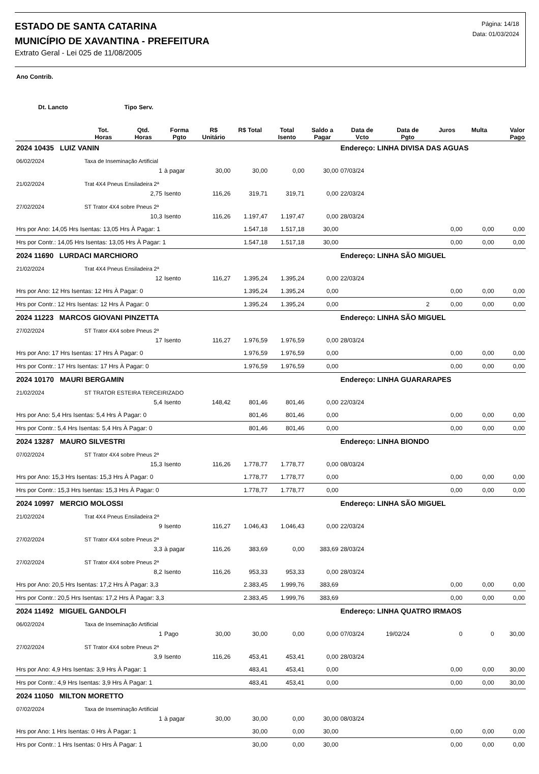ESTADO DE SANTA CATARINA
MUNICÍPIO DE XAVANTINA - PREFEITURA
Extrato Geral - Lei 025 de 11/08/2005
Página: 14/18
Data: 01/03/2024
| Ano Contrib. | | | | | | | | | | | | |
| --- | --- | --- | --- | --- | --- | --- | --- | --- | --- | --- | --- | --- |
| Dt. Lancto | | Tipo Serv. | | | | | | | | | | |
| | Tot. Horas | Qtd. Horas | Forma Pgto | R$ Unitário | R$ Total | Total Isento | Saldo a Pagar | Data de Vcto | Data de Pgto | Juros | Multa | Valor Pago |
| 2024 10435 LUIZ VANIN | | | | | | | | Endereço: LINHA DIVISA DAS AGUAS | | | | |
| 06/02/2024 | Taxa de Inseminação Artificial | | | | | | | | | | | |
| | | 1 | à pagar | 30,00 | 30,00 | 0,00 | 30,00 | 07/03/24 | | | | |
| 21/02/2024 | Trat 4X4 Pneus Ensiladeira 2ª | | | | | | | | | | | |
| | | 2,75 | Isento | 116,26 | 319,71 | 319,71 | 0,00 | 22/03/24 | | | | |
| 27/02/2024 | ST Trator 4X4 sobre Pneus 2ª | | | | | | | | | | | |
| | | 10,3 | Isento | 116,26 | 1.197,47 | 1.197,47 | 0,00 | 28/03/24 | | | | |
| Hrs por Ano: 14,05 Hrs Isentas: 13,05 Hrs À Pagar: 1 | | | | | 1.547,18 | 1.517,18 | 30,00 | | | 0,00 | 0,00 | 0,00 |
| Hrs por Contr.: 14,05 Hrs Isentas: 13,05 Hrs À Pagar: 1 | | | | | 1.547,18 | 1.517,18 | 30,00 | | | 0,00 | 0,00 | 0,00 |
| 2024 11690 LURDACI MARCHIORO | | | | | | | | Endereço: LINHA SÃO MIGUEL | | | | |
| 21/02/2024 | Trat 4X4 Pneus Ensiladeira 2ª | | | | | | | | | | | |
| | | 12 | Isento | 116,27 | 1.395,24 | 1.395,24 | 0,00 | 22/03/24 | | | | |
| Hrs por Ano: 12 Hrs Isentas: 12 Hrs À Pagar: 0 | | | | | 1.395,24 | 1.395,24 | 0,00 | | | 0,00 | 0,00 | 0,00 |
| Hrs por Contr.: 12 Hrs Isentas: 12 Hrs À Pagar: 0 | | | | | 1.395,24 | 1.395,24 | 0,00 | | 2 | 0,00 | 0,00 | 0,00 |
| 2024 11223 MARCOS GIOVANI PINZETTA | | | | | | | | Endereço: LINHA SÃO MIGUEL | | | | |
| 27/02/2024 | ST Trator 4X4 sobre Pneus 2ª | | | | | | | | | | | |
| | | 17 | Isento | 116,27 | 1.976,59 | 1.976,59 | 0,00 | 28/03/24 | | | | |
| Hrs por Ano: 17 Hrs Isentas: 17 Hrs À Pagar: 0 | | | | | 1.976,59 | 1.976,59 | 0,00 | | | 0,00 | 0,00 | 0,00 |
| Hrs por Contr.: 17 Hrs Isentas: 17 Hrs À Pagar: 0 | | | | | 1.976,59 | 1.976,59 | 0,00 | | | 0,00 | 0,00 | 0,00 |
| 2024 10170 MAURI BERGAMIN | | | | | | | | Endereço: LINHA GUARARAPES | | | | |
| 21/02/2024 | ST TRATOR ESTEIRA TERCEIRIZADO | | | | | | | | | | | |
| | | 5,4 | Isento | 148,42 | 801,46 | 801,46 | 0,00 | 22/03/24 | | | | |
| Hrs por Ano: 5,4 Hrs Isentas: 5,4 Hrs À Pagar: 0 | | | | | 801,46 | 801,46 | 0,00 | | | 0,00 | 0,00 | 0,00 |
| Hrs por Contr.: 5,4 Hrs Isentas: 5,4 Hrs À Pagar: 0 | | | | | 801,46 | 801,46 | 0,00 | | | 0,00 | 0,00 | 0,00 |
| 2024 13287 MAURO SILVESTRI | | | | | | | | Endereço: LINHA BIONDO | | | | |
| 07/02/2024 | ST Trator 4X4 sobre Pneus 2ª | | | | | | | | | | | |
| | | 15,3 | Isento | 116,26 | 1.778,77 | 1.778,77 | 0,00 | 08/03/24 | | | | |
| Hrs por Ano: 15,3 Hrs Isentas: 15,3 Hrs À Pagar: 0 | | | | | 1.778,77 | 1.778,77 | 0,00 | | | 0,00 | 0,00 | 0,00 |
| Hrs por Contr.: 15,3 Hrs Isentas: 15,3 Hrs À Pagar: 0 | | | | | 1.778,77 | 1.778,77 | 0,00 | | | 0,00 | 0,00 | 0,00 |
| 2024 10997 MERCIO MOLOSSI | | | | | | | | Endereço: LINHA SÃO MIGUEL | | | | |
| 21/02/2024 | Trat 4X4 Pneus Ensiladeira 2ª | | | | | | | | | | | |
| | | 9 | Isento | 116,27 | 1.046,43 | 1.046,43 | 0,00 | 22/03/24 | | | | |
| 27/02/2024 | ST Trator 4X4 sobre Pneus 2ª | | | | | | | | | | | |
| | | 3,3 | à pagar | 116,26 | 383,69 | 0,00 | 383,69 | 28/03/24 | | | | |
| 27/02/2024 | ST Trator 4X4 sobre Pneus 2ª | | | | | | | | | | | |
| | | 8,2 | Isento | 116,26 | 953,33 | 953,33 | 0,00 | 28/03/24 | | | | |
| Hrs por Ano: 20,5 Hrs Isentas: 17,2 Hrs À Pagar: 3,3 | | | | | 2.383,45 | 1.999,76 | 383,69 | | | 0,00 | 0,00 | 0,00 |
| Hrs por Contr.: 20,5 Hrs Isentas: 17,2 Hrs À Pagar: 3,3 | | | | | 2.383,45 | 1.999,76 | 383,69 | | | 0,00 | 0,00 | 0,00 |
| 2024 11492 MIGUEL GANDOLFI | | | | | | | | Endereço: LINHA QUATRO IRMAOS | | | | |
| 06/02/2024 | Taxa de Inseminação Artificial | | | | | | | | | | | |
| | | 1 | Pago | 30,00 | 30,00 | 0,00 | 0,00 | 07/03/24 | 19/02/24 | 0 | 0 | 30,00 |
| 27/02/2024 | ST Trator 4X4 sobre Pneus 2ª | | | | | | | | | | | |
| | | 3,9 | Isento | 116,26 | 453,41 | 453,41 | 0,00 | 28/03/24 | | | | |
| Hrs por Ano: 4,9 Hrs Isentas: 3,9 Hrs À Pagar: 1 | | | | | 483,41 | 453,41 | 0,00 | | | 0,00 | 0,00 | 30,00 |
| Hrs por Contr.: 4,9 Hrs Isentas: 3,9 Hrs À Pagar: 1 | | | | | 483,41 | 453,41 | 0,00 | | | 0,00 | 0,00 | 30,00 |
| 2024 11050 MILTON MORETTO | | | | | | | | | | | | |
| 07/02/2024 | Taxa de Inseminação Artificial | | | | | | | | | | | |
| | | 1 | à pagar | 30,00 | 30,00 | 0,00 | 30,00 | 08/03/24 | | | | |
| Hrs por Ano: 1 Hrs Isentas: 0 Hrs À Pagar: 1 | | | | | 30,00 | 0,00 | 30,00 | | | 0,00 | 0,00 | 0,00 |
| Hrs por Contr.: 1 Hrs Isentas: 0 Hrs À Pagar: 1 | | | | | 30,00 | 0,00 | 30,00 | | | 0,00 | 0,00 | 0,00 |